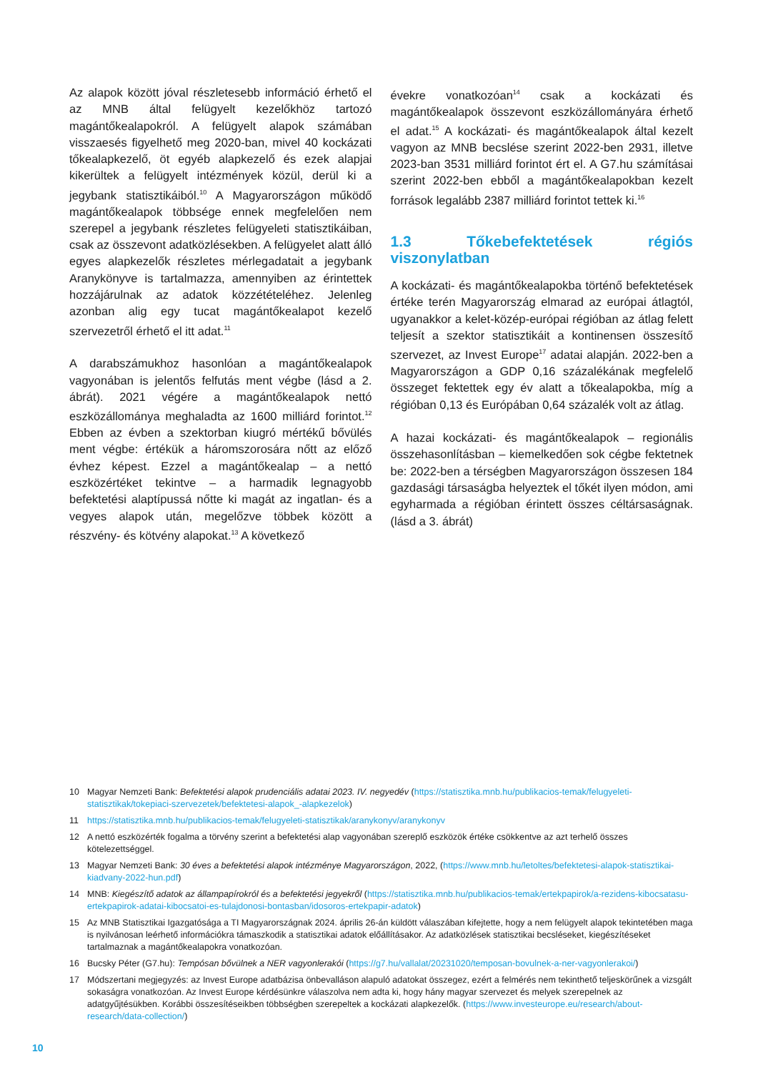Az alapok között jóval részletesebb információ érhető el az MNB által felügyelt kezelőkhöz tartozó magántőkealapokról. A felügyelt alapok számában visszaesés figyelhető meg 2020-ban, mivel 40 kockázati tőkealapkezelő, öt egyéb alapkezelő és ezek alapjai kikerültek a felügyelt intézmények közül, derül ki a jegybank statisztikáiból.<sup>10</sup> A Magyarországon működő magántőkealapok többsége ennek megfelelően nem szerepel a jegybank részletes felügyeleti statisztikáiban, csak az összevont adatközlésekben. A felügyelet alatt álló egyes alapkezelők részletes mérlegadatait a jegybank Aranykönyve is tartalmazza, amennyiben az érintettek hozzájárulnak az adatok közzétételéhez. Jelenleg azonban alig egy tucat magántőkealapot kezelő szervezetről érhető el itt adat.<sup>11</sup>
A darabszámukhoz hasonlóan a magántőkealapok vagyonában is jelentős felfutás ment végbe (lásd a 2. ábrát). 2021 végére a magántőkealapok nettó eszközállománya meghaladta az 1600 milliárd forintot.<sup>12</sup> Ebben az évben a szektorban kiugró mértékű bővülés ment végbe: értékük a háromszorosára nőtt az előző évhez képest. Ezzel a magántőkealap – a nettó eszközértéket tekintve – a harmadik legnagyobb befektetési alaptípussá nőtte ki magát az ingatlan- és a vegyes alapok után, megelőzve többek között a részvény- és kötvény alapokat.<sup>13</sup> A következő
évekre vonatkozóan<sup>14</sup> csak a kockázati és magántőkealapok összevont eszközállományára érhető el adat.<sup>15</sup> A kockázati- és magántőkealapok által kezelt vagyon az MNB becslése szerint 2022-ben 2931, illetve 2023-ban 3531 milliárd forintot ért el. A G7.hu számításai szerint 2022-ben ebből a magántőkealapokban kezelt források legalább 2387 milliárd forintot tettek ki.<sup>16</sup>
1.3 Tőkebefektetések régiós viszonylatban
A kockázati- és magántőkealapokba történő befektetések értéke terén Magyarország elmarad az európai átlagtól, ugyanakkor a kelet-közép-európai régióban az átlag felett teljesít a szektor statisztikáit a kontinensen összesítő szervezet, az Invest Europe<sup>17</sup> adatai alapján. 2022-ben a Magyarországon a GDP 0,16 százalékának megfelelő összeget fektettek egy év alatt a tőkealapokba, míg a régióban 0,13 és Európában 0,64 százalék volt az átlag.
A hazai kockázati- és magántőkealapok – regionális összehasonlításban – kiemelkedően sok cégbe fektetnek be: 2022-ben a térségben Magyarországon összesen 184 gazdasági társaságba helyeztek el tőkét ilyen módon, ami egyharmada a régióban érintett összes céltársaságnak. (lásd a 3. ábrát)
10 Magyar Nemzeti Bank: Befektetési alapok prudenciális adatai 2023. IV. negyedév (https://statisztika.mnb.hu/publikacios-temak/felugyeleti-statisztikak/tokepiaci-szervezetek/befektetesi-alapok_-alapkezelok)
11 https://statisztika.mnb.hu/publikacios-temak/felugyeleti-statisztikak/aranykonyv/aranykonyv
12 A nettó eszközérték fogalma a törvény szerint a befektetési alap vagyonában szereplő eszközök értéke csökkentve az azt terhelő összes kötelezettséggel.
13 Magyar Nemzeti Bank: 30 éves a befektetési alapok intézménye Magyarországon, 2022, (https://www.mnb.hu/letoltes/befektetesi-alapok-statisztikai-kiadvany-2022-hun.pdf)
14 MNB: Kiegészítő adatok az állampapírokról és a befektetési jegyekről (https://statisztika.mnb.hu/publikacios-temak/ertekpapirok/a-rezidens-kibocsatasu-ertekpapirok-adatai-kibocsatoi-es-tulajdonosi-bontasban/idosoros-ertekpapir-adatok)
15 Az MNB Statisztikai Igazgatósága a TI Magyarországnak 2024. április 26-án küldött válaszában kifejtette, hogy a nem felügyelt alapok tekintetében maga is nyilvánosan leérhető információkra támaszkodik a statisztikai adatok előállításakor. Az adatközlések statisztikai becsléseket, kiegészítéseket tartalmaznak a magántőkealapokra vonatkozóan.
16 Bucsky Péter (G7.hu): Tempósan bővülnek a NER vagyonlerakói (https://g7.hu/vallalat/20231020/temposan-bovulnek-a-ner-vagyonlerakoi/)
17 Módszertani megjegyzés: az Invest Europe adatbázisa önbevalláson alapuló adatokat összegez, ezért a felmérés nem tekinthető teljeskörűnek a vizsgált sokaságra vonatkozóan. Az Invest Europe kérdésünkre válaszolva nem adta ki, hogy hány magyar szervezet és melyek szerepelnek az adatgyűjtésükben. Korábbi összesítéseikben többségben szerepeltek a kockázati alapkezelők. (https://www.investeurope.eu/research/about-research/data-collection/)
10